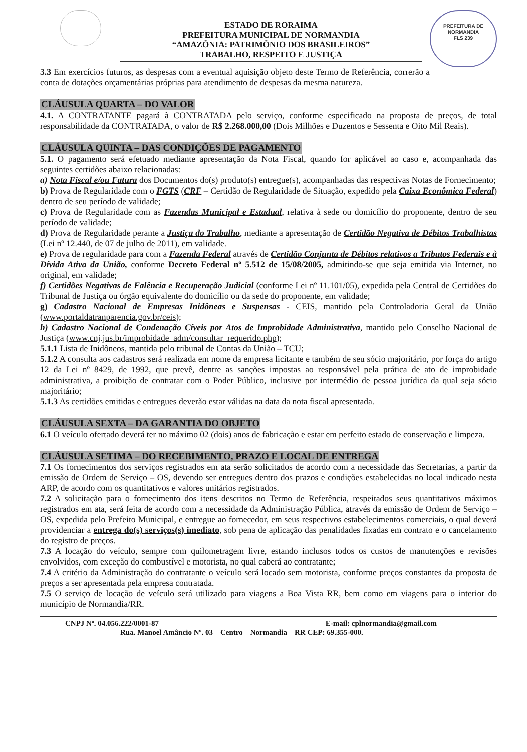PREFEITURA DE
NORMANDIA
FLS 239
ESTADO DE RORAIMA
PREFEITURA MUNICIPAL DE NORMANDIA
“AMAZÔNIA: PATRIMÔNIO DOS BRASILEIROS”
TRABALHO, RESPEITO E JUSTIÇA
3.3 Em exercícios futuros, as despesas com a eventual aquisição objeto deste Termo de Referência, correrão a conta de dotações orçamentárias próprias para atendimento de despesas da mesma natureza.
CLÁUSULA QUARTA – DO VALOR
4.1. A CONTRATANTE pagará à CONTRATADA pelo serviço, conforme especificado na proposta de preços, de total responsabilidade da CONTRATADA, o valor de R$ 2.268.000,00 (Dois Milhões e Duzentos e Sessenta e Oito Mil Reais).
CLÁUSULA QUINTA – DAS CONDIÇÕES DE PAGAMENTO
5.1. O pagamento será efetuado mediante apresentação da Nota Fiscal, quando for aplicável ao caso e, acompanhada das seguintes certidões abaixo relacionadas:
a) Nota Fiscal e/ou Fatura dos Documentos do(s) produto(s) entregue(s), acompanhadas das respectivas Notas de Fornecimento;
b) Prova de Regularidade com o FGTS (CRF – Certidão de Regularidade de Situação, expedido pela Caixa Econômica Federal) dentro de seu período de validade;
c) Prova de Regularidade com as Fazendas Municipal e Estadual, relativa à sede ou domicílio do proponente, dentro de seu período de validade;
d) Prova de Regularidade perante a Justiça do Trabalho, mediante a apresentação de Certidão Negativa de Débitos Trabalhistas (Lei nº 12.440, de 07 de julho de 2011), em validade.
e) Prova de regularidade para com a Fazenda Federal através de Certidão Conjunta de Débitos relativos a Tributos Federais e à Dívida Ativa da União, conforme Decreto Federal nº 5.512 de 15/08/2005, admitindo-se que seja emitida via Internet, no original, em validade;
f) Certidões Negativas de Falência e Recuperação Judicial (conforme Lei nº 11.101/05), expedida pela Central de Certidões do Tribunal de Justiça ou órgão equivalente do domicílio ou da sede do proponente, em validade;
g) Cadastro Nacional de Empresas Inidôneas e Suspensas - CEIS, mantido pela Controladoria Geral da União (www.portaldatranparencia.gov.br/ceis);
h) Cadastro Nacional de Condenação Cíveis por Atos de Improbidade Administrativa, mantido pelo Conselho Nacional de Justiça (www.cnj.jus.br/improbidade_adm/consultar_requerido.php);
5.1.1 Lista de Inidôneos, mantida pelo tribunal de Contas da União – TCU;
5.1.2 A consulta aos cadastros será realizada em nome da empresa licitante e também de seu sócio majoritário, por força do artigo 12 da Lei nº 8429, de 1992, que prevê, dentre as sanções impostas ao responsável pela prática de ato de improbidade administrativa, a proibição de contratar com o Poder Público, inclusive por intermédio de pessoa jurídica da qual seja sócio majoritário;
5.1.3 As certidões emitidas e entregues deverão estar válidas na data da nota fiscal apresentada.
CLÁUSULA SEXTA – DA GARANTIA DO OBJETO
6.1 O veículo ofertado deverá ter no máximo 02 (dois) anos de fabricação e estar em perfeito estado de conservação e limpeza.
CLÁUSULA SETIMA – DO RECEBIMENTO, PRAZO E LOCAL DE ENTREGA
7.1 Os fornecimentos dos serviços registrados em ata serão solicitados de acordo com a necessidade das Secretarias, a partir da emissão de Ordem de Serviço – OS, devendo ser entregues dentro dos prazos e condições estabelecidas no local indicado nesta ARP, de acordo com os quantitativos e valores unitários registrados.
7.2 A solicitação para o fornecimento dos itens descritos no Termo de Referência, respeitados seus quantitativos máximos registrados em ata, será feita de acordo com a necessidade da Administração Pública, através da emissão de Ordem de Serviço – OS, expedida pelo Prefeito Municipal, e entregue ao fornecedor, em seus respectivos estabelecimentos comerciais, o qual deverá providenciar a entrega do(s) serviços(s) imediato, sob pena de aplicação das penalidades fixadas em contrato e o cancelamento do registro de preços.
7.3 A locação do veículo, sempre com quilometragem livre, estando inclusos todos os custos de manutenções e revisões envolvidos, com exceção do combustível e motorista, no qual caberá ao contratante;
7.4 A critério da Administração do contratante o veículo será locado sem motorista, conforme preços constantes da proposta de preços a ser apresentada pela empresa contratada.
7.5 O serviço de locação de veículo será utilizado para viagens a Boa Vista RR, bem como em viagens para o interior do município de Normandia/RR.
CNPJ Nº. 04.056.222/0001-87 E-mail: cplnormandia@gmail.com
Rua. Manoel Amâncio Nº. 03 – Centro – Normandia – RR CEP: 69.355-000.